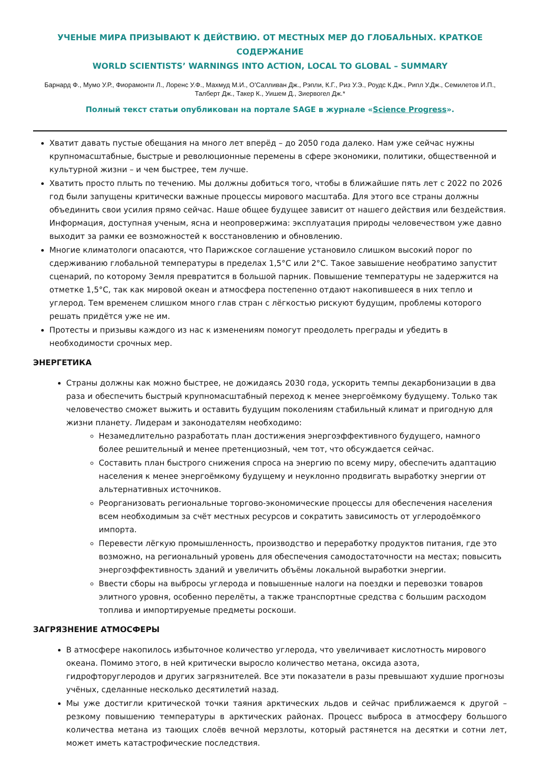УЧЕНЫЕ МИРА ПРИЗЫВАЮТ К ДЕЙСТВИЮ. ОТ МЕСТНЫХ МЕР ДО ГЛОБАЛЬНЫХ. КРАТКОЕ СОДЕРЖАНИЕ
WORLD SCIENTISTS’ WARNINGS INTO ACTION, LOCAL TO GLOBAL – SUMMARY
Барнард Ф., Мумо У.Р., Фиорамонти Л., Лоренс У.Ф., Махмуд М.И., О'Салливан Дж., Рэпли, К.Г., Риз У.Э., Роудс К.Дж., Рипл У.Дж., Семилетов И.П., Талберт Дж., Такер К., Уишем Д., Зиервогел Дж.*
Полный текст статьи опубликован на портале SAGE в журнале «Science Progress».
Хватит давать пустые обещания на много лет вперёд – до 2050 года далеко. Нам уже сейчас нужны крупномасштабные, быстрые и революционные перемены в сфере экономики, политики, общественной и культурной жизни – и чем быстрее, тем лучше.
Хватить просто плыть по течению. Мы должны добиться того, чтобы в ближайшие пять лет с 2022 по 2026 год были запущены критически важные процессы мирового масштаба. Для этого все страны должны объединить свои усилия прямо сейчас. Наше общее будущее зависит от нашего действия или бездействия. Информация, доступная ученым, ясна и неопровержима: эксплуатация природы человечеством уже давно выходит за рамки ее возможностей к восстановлению и обновлению.
Многие климатологи опасаются, что Парижское соглашение установило слишком высокий порог по сдерживанию глобальной температуры в пределах 1,5°C или 2°C. Такое завышение необратимо запустит сценарий, по которому Земля превратится в большой парник. Повышение температуры не задержится на отметке 1,5°C, так как мировой океан и атмосфера постепенно отдают накопившееся в них тепло и углерод. Тем временем слишком много глав стран с лёгкостью рискуют будущим, проблемы которого решать придётся уже не им.
Протесты и призывы каждого из нас к изменениям помогут преодолеть преграды и убедить в необходимости срочных мер.
ЭНЕРГЕТИКА
Страны должны как можно быстрее, не дожидаясь 2030 года, ускорить темпы декарбонизации в два раза и обеспечить быстрый крупномасштабный переход к менее энергоёмкому будущему. Только так человечество сможет выжить и оставить будущим поколениям стабильный климат и пригодную для жизни планету. Лидерам и законодателям необходимо:
Незамедлительно разработать план достижения энергоэффективного будущего, намного более решительный и менее претенциозный, чем тот, что обсуждается сейчас.
Составить план быстрого снижения спроса на энергию по всему миру, обеспечить адаптацию населения к менее энергоёмкому будущему и неуклонно продвигать выработку энергии от альтернативных источников.
Реорганизовать региональные торгово-экономические процессы для обеспечения населения всем необходимым за счёт местных ресурсов и сократить зависимость от углеродоёмкого импорта.
Перевести лёгкую промышленность, производство и переработку продуктов питания, где это возможно, на региональный уровень для обеспечения самодостаточности на местах; повысить энергоэффективность зданий и увеличить объёмы локальной выработки энергии.
Ввести сборы на выбросы углерода и повышенные налоги на поездки и перевозки товаров элитного уровня, особенно перелёты, а также транспортные средства с большим расходом топлива и импортируемые предметы роскоши.
ЗАГРЯЗНЕНИЕ АТМОСФЕРЫ
В атмосфере накопилось избыточное количество углерода, что увеличивает кислотность мирового океана. Помимо этого, в ней критически выросло количество метана, оксида азота, гидрофторуглеродов и других загрязнителей. Все эти показатели в разы превышают худшие прогнозы учёных, сделанные несколько десятилетий назад.
Мы уже достигли критической точки таяния арктических льдов и сейчас приближаемся к другой – резкому повышению температуры в арктических районах. Процесс выброса в атмосферу большого количества метана из тающих слоёв вечной мерзлоты, который растянется на десятки и сотни лет, может иметь катастрофические последствия.